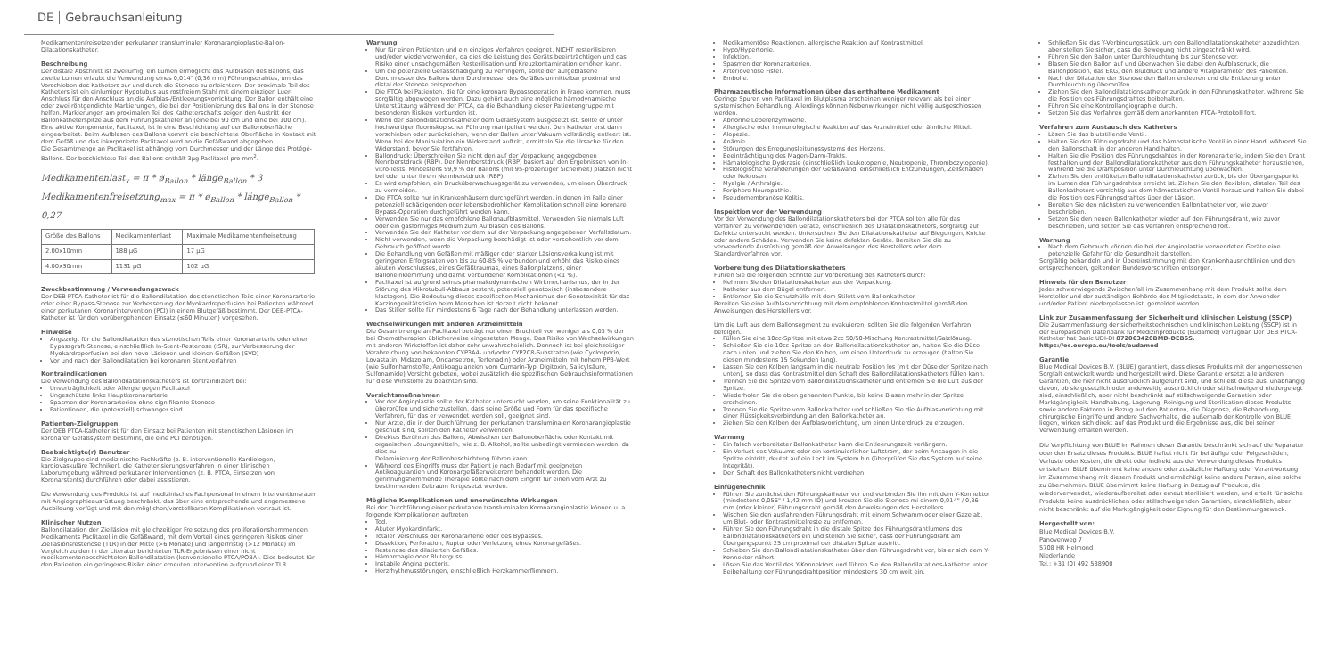DE Gebrauchsanleitung
Medikamentenfreisetzender perkutaner transluminaler Koronarangioplastie-Ballon-Dilatationskatheter.
Beschreibung
Der distale Abschnitt ist zweilumig, ein Lumen ermöglicht das Aufblasen des Ballons, das zweite Lumen erlaubt die Verwendung eines 0,014" (0,36 mm) Führungsdrahtes, um das Vorschieben des Katheters zur und durch die Stenose zu erleichtern. Der proximale Teil des Katheters ist ein einlumiger Hypotubus aus rostfreiem Stahl mit einem einzigen Luer-Anschluss für den Anschluss an die Aufblas-/Entleerungsvorrichtung. Der Ballon enthält eine oder zwei röntgendichte Markierungen, die bei der Positionierung des Ballons in der Stenose helfen. Markierungen am proximalen Teil des Katheterschafts zeigen den Austritt der Ballonkatheterspitze aus dem Führungskatheter an (eine bei 90 cm und eine bei 100 cm).
Eine aktive Komponente, Paclitaxel, ist in eine Beschichtung auf der Ballonoberfläche eingearbeitet. Beim Aufblasen des Ballons kommt die beschichtete Oberfläche in Kontakt mit dem Gefäß und das inkorporierte Paclitaxel wird an die Gefäßwand abgegeben.
Die Gesamtmenge an Paclitaxel ist abhängig vom Durchmesser und der Länge des Protégé-Ballons. Der beschichtete Teil des Ballons enthält 3μg Paclitaxel pro mm<sup>2</sup>.
Medikamentenlast<sub>x</sub> = π * ø<sub>Ballon</sub> * länge<sub>Ballon</sub> * 3
Medikamentenfreisetzung<sub>max</sub> = π * ø<sub>Ballon</sub> * länge<sub>Ballon</sub> * 0,27
| Größe des Ballons | Medikamentenlast | Maximale Medikamentenfreisetzung |
| --- | --- | --- |
| 2.00x10mm | 188 μG | 17 μG |
| 4.00x30mm | 1131 μG | 102 μG |
Zweckbestimmung / Verwendungszweck
Der DEB PTCA-Katheter ist für die Ballondilatation des stenotischen Teils einer Koronararterie oder einer Bypass-Stenose zur Verbesserung der Myokardreperfusion bei Patienten während einer perkutanen Koronarintervention (PCI) in einem Blutgefäß bestimmt. Der DEB-PTCA-Katheter ist für den vorübergehenden Einsatz (≤60 Minuten) vorgesehen.
Hinweise
Angezeigt für die Ballondilatation des stenotischen Teils einer Koronararterie oder einer Bypassgraft-Stenose, einschließlich In-Stent-Restenose (ISR), zur Verbesserung der Myokardreperfusion bei den novo-Läsionen und kleinen Gefäßen (SVD)
Vor und nach der Ballondilatation bei koronaren Stentverfahren
Kontraindikationen
Die Verwendung des Ballondilatationskatheters ist kontraindiziert bei:
Unverträglichkeit oder Allergie gegen Paclitaxel
Ungeschützte linke Hauptkoronararterie
Spasmen der Koronararterien ohne signifikante Stenose
Patientinnen, die (potenziell) schwanger sind
Patienten-Zielgruppen
Der DEB PTCA-Katheter ist für den Einsatz bei Patienten mit stenotischen Läsionen im koronaren Gefäßsystem bestimmt, die eine PCI benötigen.
Beabsichtigte(r) Benutzer
Die Zielgruppe sind medizinische Fachkräfte (z. B. interventionelle Kardiologen, kardiovaskuläre Techniker), die Katheterisierungsverfahren in einer klinischen Laborumgebung während perkutaner Interventionen (z. B. PTCA, Einsetzen von Koronarstents) durchführen oder dabei assistieren.
Die Verwendung des Produkts ist auf medizinisches Fachpersonal in einem Interventionsraum mit Angiographieausrüstung beschränkt, das über eine entsprechende und angemessene Ausbildung verfügt und mit den möglichen/vorstellbaren Komplikationen vertraut ist.
Klinischer Nutzen
Ballondilatation der Zielläsion mit gleichzeitiger Freisetzung des proliferationshemmenden Medikaments Paclitaxel in die Gefäßwand, mit dem Vorteil eines geringeren Risikos einer Zielläsionsrestenose (TLR) in der Mitte (>6 Monate) und längerfristig (>12 Monate) im Vergleich zu den in der Literatur berichteten TLR-Ergebnissen einer nicht medikamentenbeschichteten Ballondilatation (konventionelle PTCA/POBA). Dies bedeutet für den Patienten ein geringeres Risiko einer erneuten Intervention aufgrund einer TLR.
Warnung
Nur für einen Patienten und ein einziges Verfahren geeignet. NICHT resterilisieren und/oder wiederverwenden, da dies die Leistung des Geräts beeinträchtigen und das Risiko einer unsachgemäßen Resterilisation und Kreuzkontamination erhöhen kann.
Um die potenzielle Gefäßschädigung zu verringern, sollte der aufgeblasene Durchmesser des Ballons dem Durchmesser des Gefäßes unmittelbar proximal und distal der Stenose entsprechen.
Die PTCA bei Patienten, die für eine koronare Bypassoperation in Frage kommen, muss sorgfältig abgewogen werden. Dazu gehört auch eine mögliche hämodynamische Unterstützung während der PTCA, da die Behandlung dieser Patientengruppe mit besonderen Risiken verbunden ist.
Wenn der Ballondilatationskatheter dem Gefäßsystem ausgesetzt ist, sollte er unter hochwertiger fluoroskopischer Führung manipuliert werden. Den Katheter erst dann vorschieben oder zurückziehen, wenn der Ballon unter Vakuum vollständig entleert ist. Wenn bei der Manipulation ein Widerstand auftritt, ermitteln Sie die Ursache für den Widerstand, bevor Sie fortfahren.
Ballondruck: Überschreiten Sie nicht den auf der Verpackung angegebenen Nennberstdruck (RBP). Der Nennberstdruck (RBP) basiert auf den Ergebnissen von In-vitro-Tests. Mindestens 99,9 % der Ballons (mit 95-prozentiger Sicherheit) platzen nicht bei oder unter ihrem Nennberstdruck (RBP).
Es wird empfohlen, ein Druckûberwachungsgerät zu verwenden, um einen Überdruck zu vermeiden.
Die PTCA sollte nur in Krankenhäusern durchgeführt werden, in denen im Falle einer potenziell schädigenden oder lebensbedrohlichen Komplikation schnell eine koronare Bypass-Operation durchgeführt werden kann.
Verwenden Sie nur das empfohlene Ballonaufblasmittel. Verwenden Sie niemals Luft oder ein gasförmiges Medium zum Aufblasen des Ballons.
Verwenden Sie den Katheter vor dem auf der Verpackung angegebenen Verfallsdatum.
Nicht verwenden, wenn die Verpackung beschädigt ist oder versehentlich vor dem Gebrauch geöffnet wurde.
Die Behandlung von Gefäßen mit mäßiger oder starker Läsionsverkalkung ist mit geringeren Erfolgsraten von bis zu 60-85 % verbunden und erhöht das Risiko eines akuten Verschlusses, eines Gefäßtraumas, eines Ballonplatzens, einer Balloneinklemmung und damit verbundener Komplikationen (<1 %).
Paclitaxel ist aufgrund seines pharmakodynamischen Wirkmechanismus, der in der Störung des Mikrotubuli-Abbaus besteht, potenziell genotoxisch (insbesondere klastogen). Die Bedeutung dieses spezifischen Mechanismus der Genotoxizität für das Karzinogenitätsrisiko beim Menschen ist derzeit nicht bekannt.
Das Stillen sollte für mindestens 6 Tage nach der Behandlung unterlassen werden.
Wechselwirkungen mit anderen Arzneimitteln
Die Gesamtmenge an Paclitaxel beträgt nur einen Bruchteil von weniger als 0,03 % der bei Chemotherapien üblicherweise eingesetzten Menge. Das Risiko von Wechselwirkungen mit anderen Wirkstoffen ist daher sehr unwahrscheinlich. Dennoch ist bei gleichzeitiger Verabreichung von bekannten CYP3A4- und/oder CYP2C8-Substraten (wie Cyclosporin, Lovastatin, Midazolam, Ondansetron, Terfenadin) oder Arzneimitteln mit hohem PPB-Wert (wie Sulfonharnstoffe, Antikoagulanzien vom Cumarin-Typ, Digitoxin, Salicylsäure, Sulfonamide) Vorsicht geboten, wobei zusätzlich die spezifischen Gebrauchsinformationen für diese Wirkstoffe zu beachten sind.
Vorsichtsmaßnahmen
Vor der Angioplastie sollte der Katheter untersucht werden, um seine Funktionalität zu überprüfen und sicherzustellen, dass seine Größe und Form für das spezifische Verfahren, für das er verwendet werden soll, geeignet sind.
Nur Ärzte, die in der Durchführung der perkutanen transluminalen Koronarangioplastie geschult sind, sollten den Katheter verwenden.
Direktes Berühren des Ballons, Abwischen der Ballonoberfläche oder Kontakt mit
organischen Lösungsmitteln, wie z. B. Alkohol, sollte unbedingt vermieden werden, da dies zu
Delaminierung der Ballonbeschichtung führen kann.
Während des Eingriffs muss der Patient je nach Bedarf mit geeigneten Antikoagulantien und Koronargefäßerweiterern behandelt werden. Die gerinnungshemmende Therapie sollte nach dem Eingriff für einen vom Arzt zu bestimmenden Zeitraum fortgesetzt werden.
Mögliche Komplikationen und unerwünschte Wirkungen
Bei der Durchführung einer perkutanen transluminalen Koronarangioplastie können u. a. folgende Komplikationen auftreten
Tod.
Akuter Myokardinfarkt.
Totaler Verschluss der Koronararterie oder des Bypasses.
Dissektion, Perforation, Ruptur oder Verletzung eines Koronargefäßes.
Restenose des dilatierten Gefäßes.
Hämorrhagie oder Bluterguss.
Instabile Angina pectoris.
Herzrhythmusstörungen, einschließlich Herzkammerflimmern.
Medikamentöse Reaktionen, allergische Reaktion auf Kontrastmittel.
Hypo/Hypertonie.
Infektion.
Spasmen der Koronararterien.
Arteriovenöse Fistel.
Embolie.
Pharmazeutische Informationen über das enthaltene Medikament
Geringe Spuren von Paclitaxel im Blutplasma erscheinen weniger relevant als bei einer systemischen Behandlung. Allerdings können Nebenwirkungen nicht völlig ausgeschlossen werden.
Abnorme Leberenzymwerte.
Allergische oder immunologische Reaktion auf das Arzneimittel oder ähnliche Mittel.
Alopezie.
Anämie.
Störungen des Erregungsleitungssystems des Herzens.
Beeinträchtigung des Magen-Darm-Trakts.
Hämatologische Dyskrasie (einschließlich Leukotopenie, Neutropenie, Thrombozytopenie).
Histologische Veränderungen der Gefäßwand, einschließlich Entzündungen, Zellschäden oder Nekrosen.
Myalgie / Arthralgie.
Periphere Neuropathie.
Pseudomembranöse Kolitis.
Inspektion vor der Verwendung
Vor der Verwendung des Ballondilatationskatheters bei der PTCA sollten alle für das Verfahren zu verwendenden Geräte, einschließlich des Dilatationskatheters, sorgfältig auf Defekte untersucht werden. Untersuchen Sie den Dilatationskatheter auf Biegungen, Knicke oder andere Schäden. Verwenden Sie keine defekten Geräte. Bereiten Sie die zu verwendende Ausrüstung gemäß den Anweisungen des Herstellers oder dem Standardverfahren vor.
Vorbereitung des Dilatationskatheters
Führen Sie die folgenden Schritte zur Vorbereitung des Katheters durch:
Nehmen Sie den Dilatationskatheter aus der Verpackung.
Katheter aus dem Bügel entfernen.
Entfernen Sie die Schutzhülle mit dem Stilett vom Ballonkatheter.
Bereiten Sie eine Aufblasvorrichtung mit dem empfohlenen Kontrastmittel gemäß den Anweisungen des Herstellers vor.
Um die Luft aus dem Ballonsegment zu evakuieren, sollten Sie die folgenden Verfahren befolgen.
Füllen Sie eine 10cc-Spritze mit etwa 2cc 50/50-Mischung Kontrastmittel/Salzlösung.
Schließen Sie die 10cc-Spritze an den Ballondilatationskatheter an, halten Sie die Düse nach unten und ziehen Sie den Kolben, um einen Unterdruck zu erzeugen (halten Sie diesen mindestens 15 Sekunden lang).
Lassen Sie den Kolben langsam in die neutrale Position los (mit der Düse der Spritze nach unten), so dass das Kontrastmittel den Schaft des Ballondilatationskatheters füllen kann.
Trennen Sie die Spritze vom Ballondilatationskatheter und entfernen Sie die Luft aus der Spritze.
Wiederholen Sie die oben genannten Punkte, bis keine Blasen mehr in der Spritze erscheinen.
Trennen Sie die Spritze vom Ballonkatheter und schließen Sie die Aufblasvorrichtung mit einer Flüssigkeitsverbindung an den Ballonkatheter an.
Ziehen Sie den Kolben der Aufblasvorrichtung, um einen Unterdruck zu erzeugen.
Warnung
Ein falsch vorbereiteter Ballonkatheter kann die Entleerungszeit verlängern.
Ein Verlust des Vakuums oder ein kontinuierlicher Luftstrom, der beim Ansaugen in die Spritze eintritt, deutet auf ein Leck im System hin (überprüfen Sie das System auf seine Integrität).
Den Schaft des Ballonkatheters nicht verdrehen.
Einfügetechnik
Führen Sie zunächst den Führungskatheter vor und verbinden Sie ihn mit dem Y-Konnektor (mindestens 0,056" / 1,42 mm ID) und kreuzen Sie die Stenose mi einem 0,014" / 0,36 mm (oder kleiner) Führungsdraht gemäß den Anweisungen des Herstellers.
Wischen Sie den ausfahrenden Führungsdraht mit einem Schwamm oder einer Gaze ab, um Blut- oder Kontrastmittelreste zu entfernen.
Führen Sie den Führungsdraht in die distale Spitze des Führungsdrahtlumens des Ballondilatationskatheters ein und stellen Sie sicher, dass der Führungsdraht am Übergangspunkt 25 cm proximal der distalen Spitze austritt.
Schieben Sie den Ballondilatationskatheter über den Führungsdraht vor, bis er sich dem Y-Konnektor nähert.
Lösen Sie das Ventil des Y-Konnektors und führen Sie den Ballondilatations-katheter unter Beibehaltung der Führungsdrahtposition mindestens 30 cm weit ein.
Schließen Sie das Y-Verbindungsstück, um den Ballondilatationskatheter abzudichten, aber stellen Sie sicher, dass die Bewegung nicht eingeschränkt wird.
Führen Sie den Ballon unter Durchleuchtung bis zur Stenose vor.
Blasen Sie den Ballon auf und überwachen Sie dabei den Aufblasdruck, die Ballonposition, das EKG, den Blutdruck und andere Vitalparameter des Patienten.
Nach der Dilatation der Stenose den Ballon entleeren und die Entleerung unter Durchleuchtung überprüfen.
Ziehen Sie den Ballondilatationskatheter zurück in den Führungskatheter, während Sie die Position des Führungsdrahtes beibehalten.
Führen Sie eine Kontrollangiographie durch.
Setzen Sie das Verfahren gemäß dem anerkannten PTCA-Protokoll fort.
Verfahren zum Austausch des Katheters
Lösen Sie das blutstillende Ventil.
Halten Sie den Führungsdraht und das hämostatische Ventil in einer Hand, während Sie den Ballonschaft in der anderen Hand halten.
Halten Sie die Position des Führungsdrahtes in der Koronararterie, indem Sie den Draht festhalten und den Ballondilatationskatheter aus dem Führungskatheter herausziehen, während Sie die Drahtposition unter Durchleuchtung überwachen.
Ziehen Sie den entlüfteten Ballondilatationskatheter zurück, bis der Übergangspunkt im Lumen des Führungsdrahtes erreicht ist. Ziehen Sie den flexiblen, distalen Teil des Ballonkatheters vorsichtig aus dem hämostatischen Ventil heraus und halten Sie dabei die Position des Führungsdrahtes über der Läsion.
Bereiten Sie den nächsten zu verwendenden Ballonkatheter vor, wie zuvor beschrieben.
Setzen Sie den neuen Ballonkatheter wieder auf den Führungsdraht, wie zuvor beschrieben, und setzen Sie das Verfahren entsprechend fort.
Warnung
Nach dem Gebrauch können die bei der Angioplastie verwendeten Geräte eine potenzielle Gefahr für die Gesundheit darstellen.
Sorgfältig behandeln und in Übereinstimmung mit den Krankenhausrichtlinien und den entsprechenden, geltenden Bundesvorschriften entsorgen.
Hinweis für den Benutzer
Jeder schwerwiegende Zwischenfall im Zusammenhang mit dem Produkt sollte dem Hersteller und der zuständigen Behörde des Mitgliedstaats, in dem der Anwender und/oder Patient niedergelassen ist, gemeldet werden.
Link zur Zusammenfassung der Sicherheit und klinischen Leistung (SSCP)
Die Zusammenfassung der sicherheitstechnischen und klinischen Leistung (SSCP) ist in der Europäischen Datenbank für Medizinprodukte (Eudamed) verfügbar. Der DEB PTCA-Katheter hat Basic UDI-DI 872063420BMD-DEB6S. https://ec.europa.eu/tools/eudamed
Garantie
Blue Medical Devices B.V. (BLUE) garantiert, dass dieses Produkts mit der angemessenen Sorgfalt entwickelt wurde und hergestellt wird. Diese Garantie ersetzt alle anderen Garantien, die hier nicht ausdrücklich aufgeführt sind, und schließt diese aus, unabhängig davon, ob sie gesetzlich oder anderweitig ausdrücklich oder stillschweigend niedergelegt sind, einschließlich, aber nicht beschränkt auf stillschweigende Garantien oder Marktgängigkeit. Handhabung, Lagerung, Reinigung und Sterilisation dieses Produkts sowie andere Faktoren in Bezug auf den Patienten, die Diagnose, die Behandlung, chirurgische Eingriffe und andere Sachverhalte, die außerhalb der Kontrolle von BLUE liegen, wirken sich direkt auf das Produkt und die Ergebnisse aus, die bei seiner Verwendung erhalten werden.
Die Verpflichtung von BLUE im Rahmen dieser Garantie beschränkt sich auf die Reparatur oder den Ersatz dieses Produkts. BLUE haftet nicht für beiläufige oder Folgeschäden, Verluste oder Kosten, die direkt oder indirekt aus der Verwendung dieses Produkts entstehen. BLUE übernimmt keine andere oder zusätzliche Haftung oder Verantwortung im Zusammenhang mit diesem Produkt und ermächtigt keine andere Person, eine solche zu übernehmen. BLUE übernimmt keine Haftung in Bezug auf Produkte, die wiederverwendet, wiederaufbereitet oder erneut sterilisiert werden, und erteilt für solche Produkte keine ausdrücklichen oder stillschweigenden Garantien, einschließlich, aber nicht beschränkt auf die Marktgängigkeit oder Eignung für den Bestimmungszweck.
Hergestellt von:
Blue Medical Devices B.V.
Panovenweg 7
5708 HR Helmond
Niederlande
Tel.: +31 (0) 492 588900